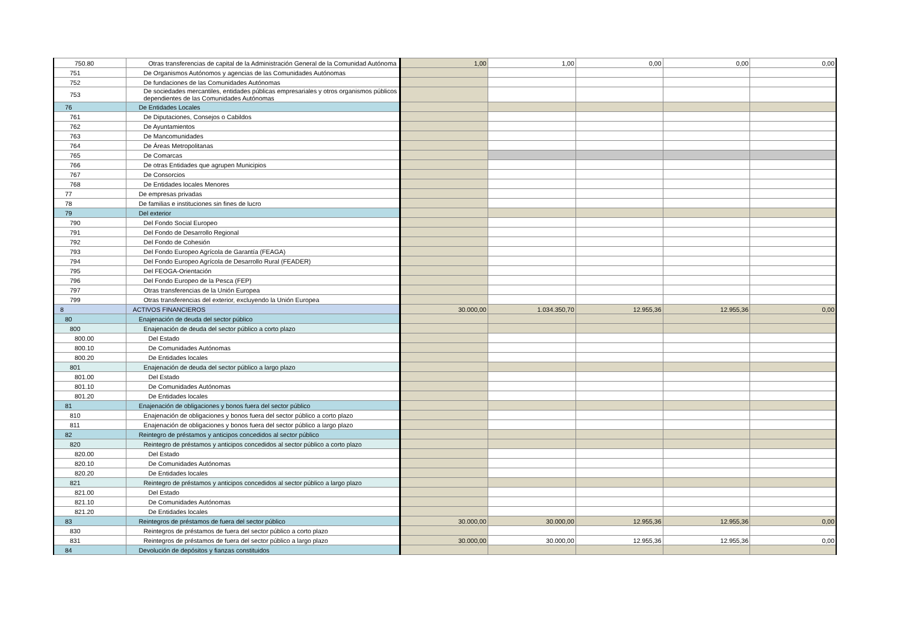| 750.80 | Otras transferencias de capital de la Administración General de la Comunidad Autónoma | 1,00 | 1,00 | 0,00 | 0,00 | 0,00 |
| 751 | De Organismos Autónomos y agencias de las Comunidades Autónomas | | | | | |
| 752 | De fundaciones de las Comunidades Autónomas | | | | | |
| 753 | De sociedades mercantiles, entidades públicas empresariales y otros organismos públicos dependientes de las Comunidades Autónomas | | | | | |
| 76 | De Entidades Locales | | | | | |
| 761 | De Diputaciones, Consejos o Cabildos | | | | | |
| 762 | De Ayuntamientos | | | | | |
| 763 | De Mancomunidades | | | | | |
| 764 | De Áreas Metropolitanas | | | | | |
| 765 | De Comarcas | | | | | |
| 766 | De otras Entidades que agrupen Municipios | | | | | |
| 767 | De Consorcios | | | | | |
| 768 | De Entidades locales Menores | | | | | |
| 77 | De empresas privadas | | | | | |
| 78 | De familias e instituciones sin fines de lucro | | | | | |
| 79 | Del exterior | | | | | |
| 790 | Del Fondo Social Europeo | | | | | |
| 791 | Del Fondo de Desarrollo Regional | | | | | |
| 792 | Del Fondo de Cohesión | | | | | |
| 793 | Del Fondo Europeo Agrícola de Garantía (FEAGA) | | | | | |
| 794 | Del Fondo Europeo Agrícola de Desarrollo Rural (FEADER) | | | | | |
| 795 | Del FEOGA-Orientación | | | | | |
| 796 | Del Fondo Europeo de la Pesca (FEP) | | | | | |
| 797 | Otras transferencias de la Unión Europea | | | | | |
| 799 | Otras transferencias del exterior, excluyendo la Unión Europea | | | | | |
| 8 | ACTIVOS FINANCIEROS | 30.000,00 | 1.034.350,70 | 12.955,36 | 12.955,36 | 0,00 |
| 80 | Enajenación de deuda del sector público | | | | | |
| 800 | Enajenación de deuda del sector público a corto plazo | | | | | |
| 800.00 | Del Estado | | | | | |
| 800.10 | De Comunidades Autónomas | | | | | |
| 800.20 | De Entidades locales | | | | | |
| 801 | Enajenación de deuda del sector público a largo plazo | | | | | |
| 801.00 | Del Estado | | | | | |
| 801.10 | De Comunidades Autónomas | | | | | |
| 801.20 | De Entidades locales | | | | | |
| 81 | Enajenación de obligaciones y bonos fuera del sector público | | | | | |
| 810 | Enajenación de obligaciones y bonos fuera del sector público a corto plazo | | | | | |
| 811 | Enajenación de obligaciones y bonos fuera del sector público a largo plazo | | | | | |
| 82 | Reintegro de préstamos y anticipos concedidos al sector público | | | | | |
| 820 | Reintegro de préstamos y anticipos concedidos al sector público a corto plazo | | | | | |
| 820.00 | Del Estado | | | | | |
| 820.10 | De Comunidades Autónomas | | | | | |
| 820.20 | De Entidades locales | | | | | |
| 821 | Reintegro de préstamos y anticipos concedidos al sector público a largo plazo | | | | | |
| 821.00 | Del Estado | | | | | |
| 821.10 | De Comunidades Autónomas | | | | | |
| 821.20 | De Entidades locales | | | | | |
| 83 | Reintegros de préstamos de fuera del sector público | 30.000,00 | 30.000,00 | 12.955,36 | 12.955,36 | 0,00 |
| 830 | Reintegros de préstamos de fuera del sector público a corto plazo | | | | | |
| 831 | Reintegros de préstamos de fuera del sector público a largo plazo | 30.000,00 | 30.000,00 | 12.955,36 | 12.955,36 | 0,00 |
| 84 | Devolución de depósitos y fianzas constituidos | | | | | |